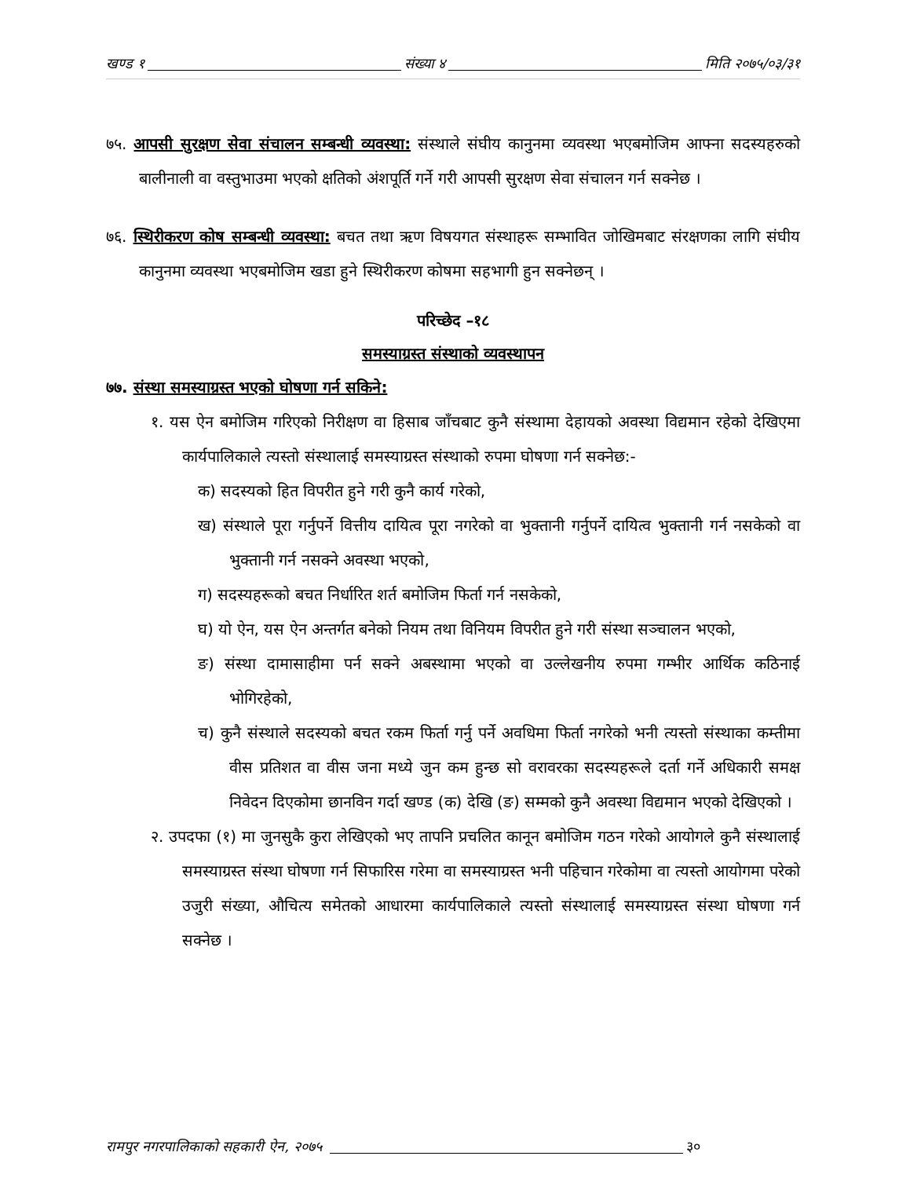खण्ड १ संख्या ४ मिति २०७५/०३/३१
७५. आपसी सुरक्षण सेवा संचालन सम्बन्धी व्यवस्था: संस्थाले संघीय कानुनमा व्यवस्था भएबमोजिम आफ्ना सदस्यहरुको बालीनाली वा वस्तुभाउमा भएको क्षतिको अंशपूर्ति गर्ने गरी आपसी सुरक्षण सेवा संचालन गर्न सक्नेछ ।
७६. स्थिरीकरण कोष सम्बन्धी व्यवस्था: बचत तथा ऋण विषयगत संस्थाहरू सम्भावित जोखिमबाट संरक्षणका लागि संघीय कानुनमा व्यवस्था भएबमोजिम खडा हुने स्थिरीकरण कोषमा सहभागी हुन सक्नेछन् ।
परिच्छेद –१८
समस्याग्रस्त संस्थाको व्यवस्थापन
७७. संस्था समस्याग्रस्त भएको घोषणा गर्न सकिने:
१. यस ऐन बमोजिम गरिएको निरीक्षण वा हिसाब जाँचबाट कुनै संस्थामा देहायको अवस्था विद्यमान रहेको देखिएमा कार्यपालिकाले त्यस्तो संस्थालाई समस्याग्रस्त संस्थाको रुपमा घोषणा गर्न सक्नेछ:-
क) सदस्यको हित विपरीत हुने गरी कुनै कार्य गरेको,
ख) संस्थाले पूरा गर्नुपर्ने वित्तीय दायित्व पूरा नगरेको वा भुक्तानी गर्नुपर्ने दायित्व भुक्तानी गर्न नसकेको वा भुक्तानी गर्न नसक्ने अवस्था भएको,
ग) सदस्यहरूको बचत निर्धारित शर्त बमोजिम फिर्ता गर्न नसकेको,
घ) यो ऐन, यस ऐन अन्तर्गत बनेको नियम तथा विनियम विपरीत हुने गरी संस्था सञ्चालन भएको,
ङ) संस्था दामासाहीमा पर्न सक्ने अबस्थामा भएको वा उल्लेखनीय रुपमा गम्भीर आर्थिक कठिनाई भोगिरहेको,
च) कुनै संस्थाले सदस्यको बचत रकम फिर्ता गर्नु पर्ने अवधिमा फिर्ता नगरेको भनी त्यस्तो संस्थाका कम्तीमा वीस प्रतिशत वा वीस जना मध्ये जुन कम हुन्छ सो वरावरका सदस्यहरूले दर्ता गर्ने अधिकारी समक्ष निवेदन दिएकोमा छानविन गर्दा खण्ड (क) देखि (ङ) सम्मको कुनै अवस्था विद्यमान भएको देखिएको ।
२. उपदफा (१) मा जुनसुकै कुरा लेखिएको भए तापनि प्रचलित कानून बमोजिम गठन गरेको आयोगले कुनै संस्थालाई समस्याग्रस्त संस्था घोषणा गर्न सिफारिस गरेमा वा समस्याग्रस्त भनी पहिचान गरेकोमा वा त्यस्तो आयोगमा परेको उजुरी संख्या, औचित्य समेतको आधारमा कार्यपालिकाले त्यस्तो संस्थालाई समस्याग्रस्त संस्था घोषणा गर्न सक्नेछ ।
रामपुर नगरपालिकाको सहकारी ऐन, २०७५ ३०